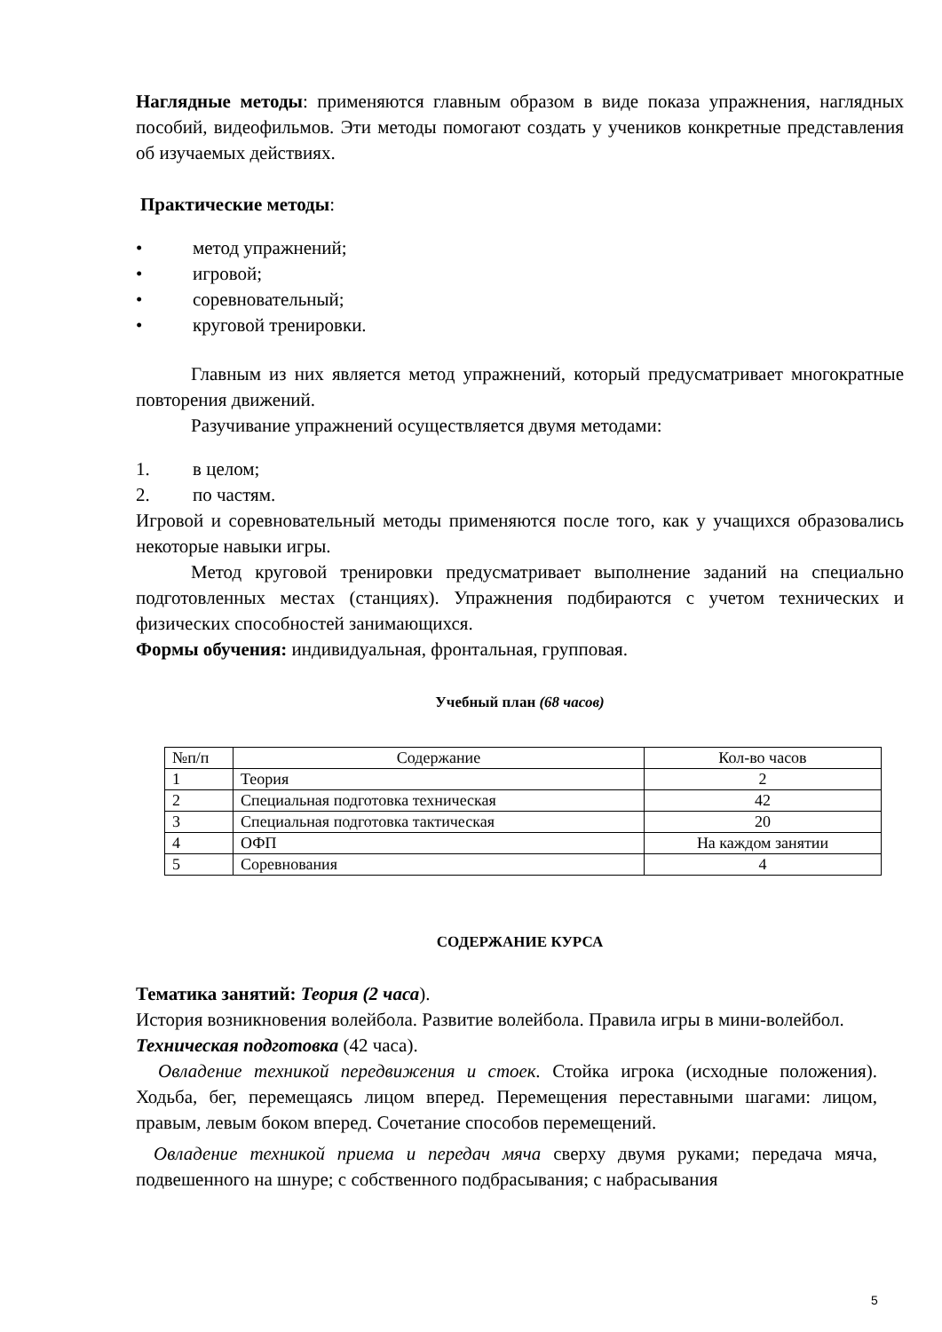Наглядные методы: применяются главным образом в виде показа упражнения, наглядных пособий, видеофильмов. Эти методы помогают создать у учеников конкретные представления об изучаемых действиях.
Практические методы:
• метод упражнений;
• игровой;
• соревновательный;
• круговой тренировки.
Главным из них является метод упражнений, который предусматривает многократные повторения движений.
Разучивание упражнений осуществляется двумя методами:
1. в целом;
2. по частям.
Игровой и соревновательный методы применяются после того, как у учащихся образовались некоторые навыки игры.
Метод круговой тренировки предусматривает выполнение заданий на специально подготовленных местах (станциях). Упражнения подбираются с учетом технических и физических способностей занимающихся.
Формы обучения: индивидуальная, фронтальная, групповая.
Учебный план (68 часов)
| №п/п | Содержание | Кол-во часов |
| 1 | Теория | 2 |
| 2 | Специальная подготовка техническая | 42 |
| 3 | Специальная подготовка тактическая | 20 |
| 4 | ОФП | На каждом занятии |
| 5 | Соревнования | 4 |
СОДЕРЖАНИЕ КУРСА
Тематика занятий: Теория (2 часа).
История возникновения волейбола. Развитие волейбола. Правила игры в мини-волейбол.
Техническая подготовка (42 часа).
Овладение техникой передвижения и стоек. Стойка игрока (исходные положения). Ходьба, бег, перемещаясь лицом вперед. Перемещения переставными шагами: лицом, правым, левым боком вперед. Сочетание способов перемещений.
Овладение техникой приема и передач мяча сверху двумя руками; передача мяча, подвешенного на шнуре; с собственного подбрасывания; с набрасывания
5